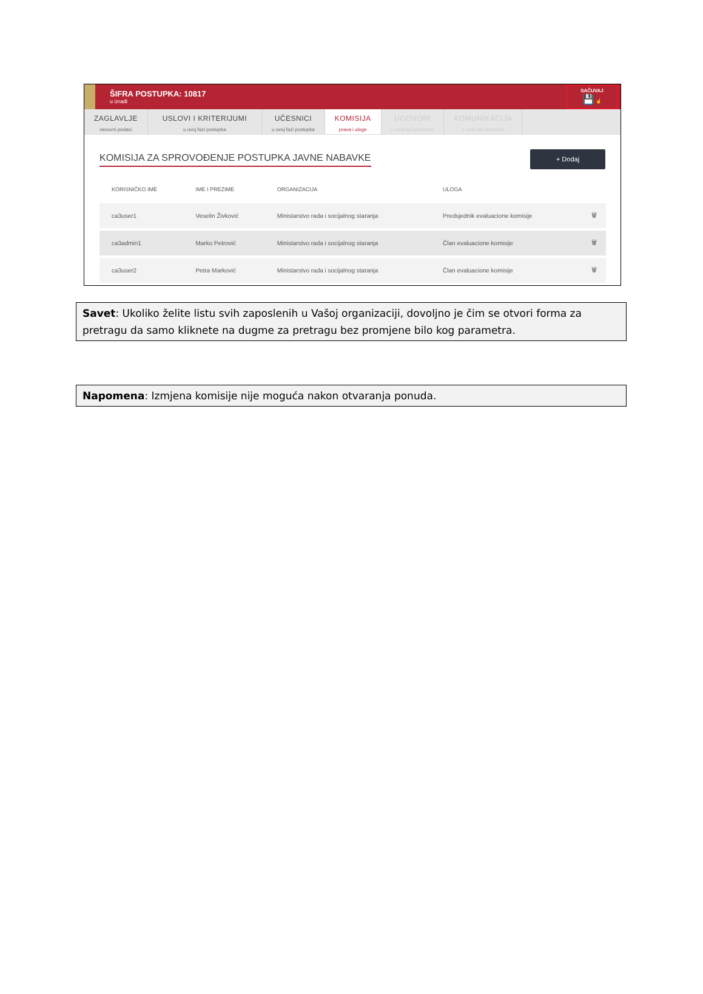ŠIFRA POSTUPKA: 10817
u izradi
SAČUVAJ
💾 ☝
ZAGLAVLJE
osnovni podaci
USLOVI I KRITERIJUMI
u ovoj fazi postupka
UČESNICI
u ovoj fazi postupka
KOMISIJA
prava i uloge
UGOVORI
u ovoj fazi postupka
KOMUNIKACIJA
u ovoj fazi postupka
KOMISIJA ZA SPROVOĐENJE POSTUPKA JAVNE NABAVKE
+ Dodaj
| KORISNIČKO IME | IME I PREZIME | ORGANIZACIJA | ULOGA | |
| --- | --- | --- | --- | --- |
| ca3user1 | Veselin Živković | Ministarstvo rada i socijalnog staranja | Predsjednik evaluacione komisije | 🗑 |
| ca3admin1 | Marko Petrović | Ministarstvo rada i socijalnog staranja | Član evaluacione komisije | 🗑 |
| ca3user2 | Petra Marković | Ministarstvo rada i socijalnog staranja | Član evaluacione komisije | 🗑 |
Savet: Ukoliko želite listu svih zaposlenih u Vašoj organizaciji, dovoljno je čim se otvori forma za pretragu da samo kliknete na dugme za pretragu bez promjene bilo kog parametra.
Napomena: Izmjena komisije nije moguća nakon otvaranja ponuda.